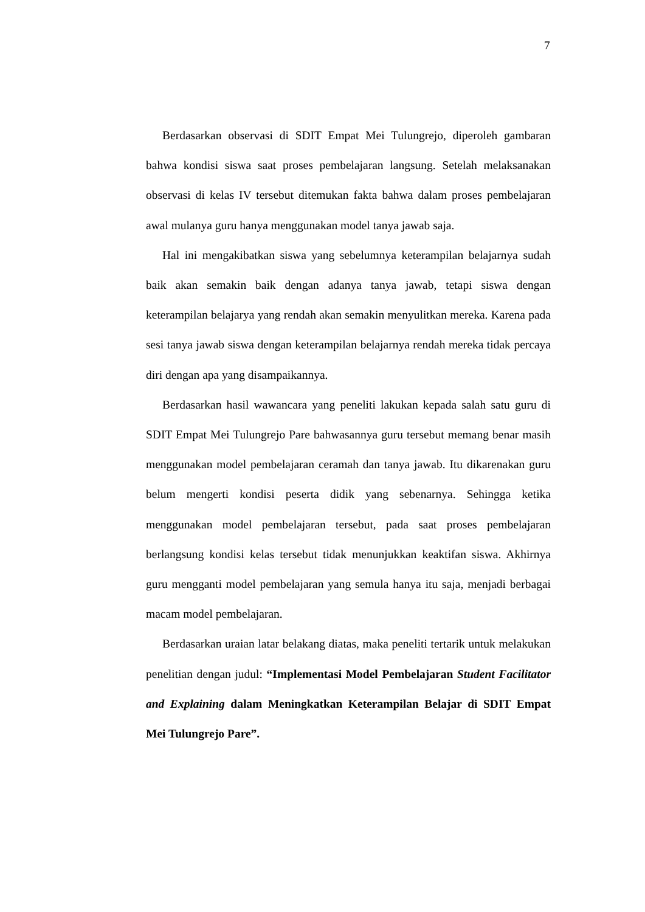7
Berdasarkan observasi di SDIT Empat Mei Tulungrejo, diperoleh gambaran bahwa kondisi siswa saat proses pembelajaran langsung. Setelah melaksanakan observasi di kelas IV tersebut ditemukan fakta bahwa dalam proses pembelajaran awal mulanya guru hanya menggunakan model tanya jawab saja.
Hal ini mengakibatkan siswa yang sebelumnya keterampilan belajarnya sudah baik akan semakin baik dengan adanya tanya jawab, tetapi siswa dengan keterampilan belajarya yang rendah akan semakin menyulitkan mereka. Karena pada sesi tanya jawab siswa dengan keterampilan belajarnya rendah mereka tidak percaya diri dengan apa yang disampaikannya.
Berdasarkan hasil wawancara yang peneliti lakukan kepada salah satu guru di SDIT Empat Mei Tulungrejo Pare bahwasannya guru tersebut memang benar masih menggunakan model pembelajaran ceramah dan tanya jawab. Itu dikarenakan guru belum mengerti kondisi peserta didik yang sebenarnya. Sehingga ketika menggunakan model pembelajaran tersebut, pada saat proses pembelajaran berlangsung kondisi kelas tersebut tidak menunjukkan keaktifan siswa. Akhirnya guru mengganti model pembelajaran yang semula hanya itu saja, menjadi berbagai macam model pembelajaran.
Berdasarkan uraian latar belakang diatas, maka peneliti tertarik untuk melakukan penelitian dengan judul: “Implementasi Model Pembelajaran Student Facilitator and Explaining dalam Meningkatkan Keterampilan Belajar di SDIT Empat Mei Tulungrejo Pare”.